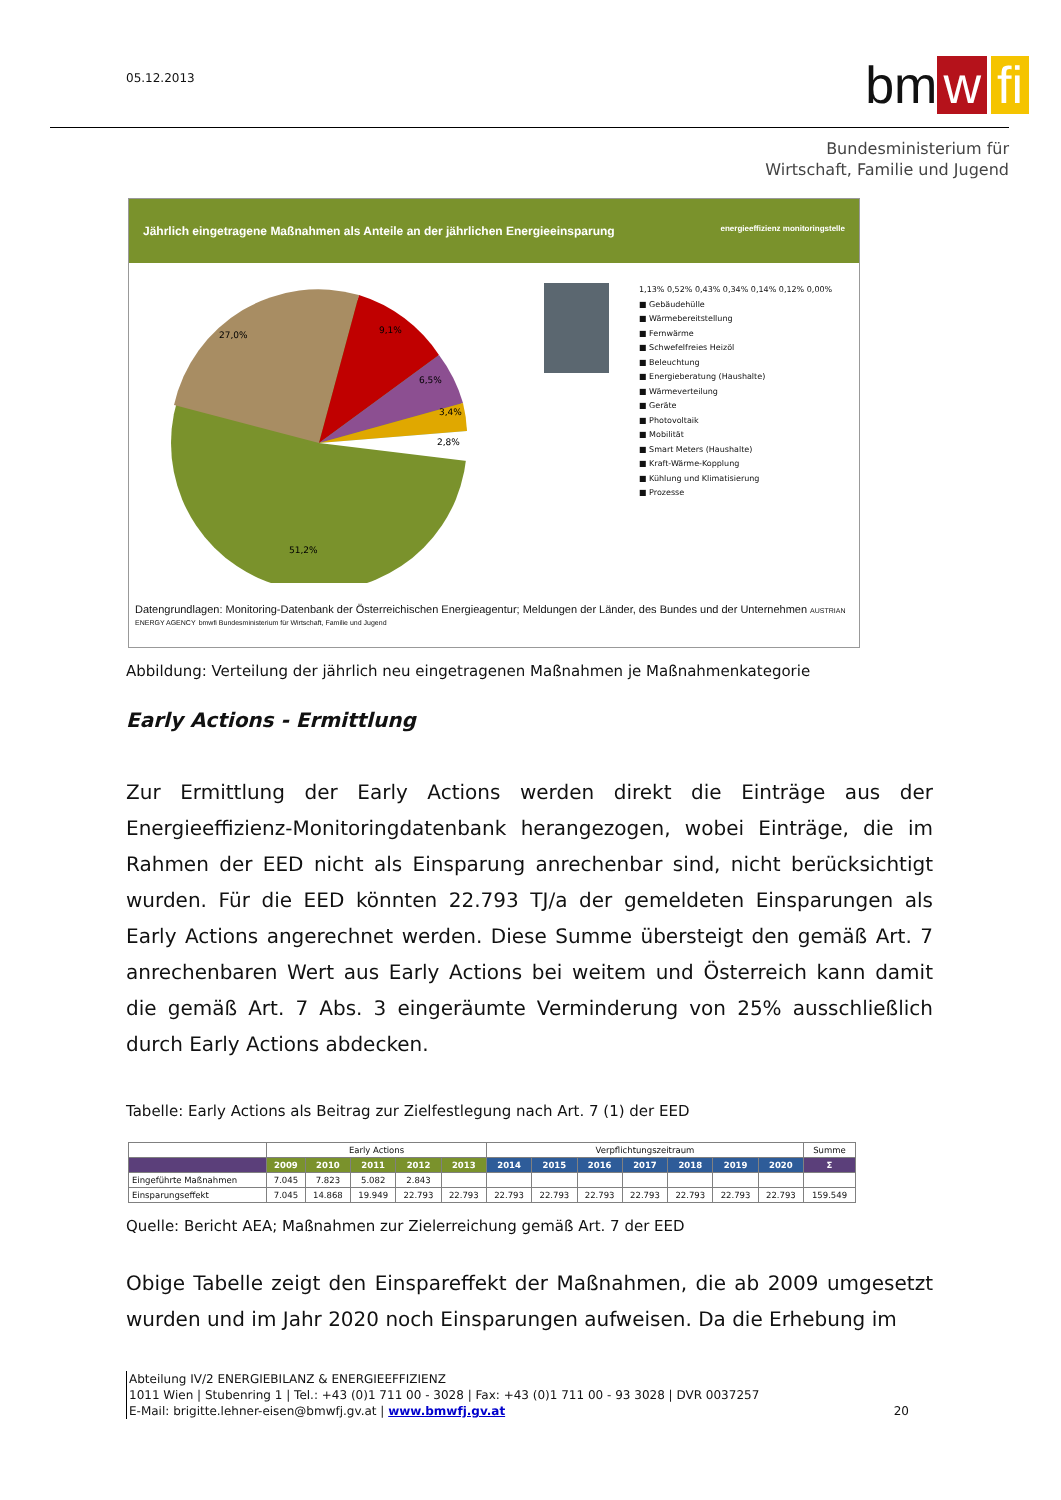05.12.2013
bm w fi
Bundesministerium für
Wirtschaft, Familie und Jugend
Jährlich eingetragene Maßnahmen als Anteile an der jährlichen Energieeinsparung energieeffizienz monitoringstelle
27,0%
9,1%
6,5%
3,4%
2,8%
51,2%
1,13% 0,52% 0,43% 0,34% 0,14% 0,12% 0,00%
■ Gebäudehülle
■ Wärmebereitstellung
■ Fernwärme
■ Schwefelfreies Heizöl
■ Beleuchtung
■ Energieberatung (Haushalte)
■ Wärmeverteilung
■ Geräte
■ Photovoltaik
■ Mobilität
■ Smart Meters (Haushalte)
■ Kraft-Wärme-Kopplung
■ Kühlung und Klimatisierung
■ Prozesse
Datengrundlagen: Monitoring-Datenbank der Österreichischen Energieagentur; Meldungen der Länder, des Bundes und der Unternehmen AUSTRIAN ENERGY AGENCY bmwfi Bundesministerium für Wirtschaft, Familie und Jugend
Abbildung: Verteilung der jährlich neu eingetragenen Maßnahmen je Maßnahmenkategorie
Early Actions - Ermittlung
Zur Ermittlung der Early Actions werden direkt die Einträge aus der Energieeffizienz-Monitoringdatenbank herangezogen, wobei Einträge, die im Rahmen der EED nicht als Einsparung anrechenbar sind, nicht berücksichtigt wurden. Für die EED könnten 22.793 TJ/a der gemeldeten Einsparungen als Early Actions angerechnet werden. Diese Summe übersteigt den gemäß Art. 7 anrechenbaren Wert aus Early Actions bei weitem und Österreich kann damit die gemäß Art. 7 Abs. 3 eingeräumte Verminderung von 25% ausschließlich durch Early Actions abdecken.
Tabelle: Early Actions als Beitrag zur Zielfestlegung nach Art. 7 (1) der EED
| | Early Actions | | | | | Verpflichtungszeitraum | | | | | | | Summe |
| --- | --- | --- | --- | --- | --- | --- | --- | --- | --- | --- | --- | --- | --- |
| | 2009 | 2010 | 2011 | 2012 | 2013 | 2014 | 2015 | 2016 | 2017 | 2018 | 2019 | 2020 | Σ |
| Eingeführte Maßnahmen | 7.045 | 7.823 | 5.082 | 2.843 | | | | | | | | | |
| Einsparungseffekt | 7.045 | 14.868 | 19.949 | 22.793 | 22.793 | 22.793 | 22.793 | 22.793 | 22.793 | 22.793 | 22.793 | 22.793 | 159.549 |
Quelle: Bericht AEA; Maßnahmen zur Zielerreichung gemäß Art. 7 der EED
Obige Tabelle zeigt den Einspareffekt der Maßnahmen, die ab 2009 umgesetzt wurden und im Jahr 2020 noch Einsparungen aufweisen. Da die Erhebung im
Abteilung IV/2 ENERGIEBILANZ & ENERGIEEFFIZIENZ
1011 Wien | Stubenring 1 | Tel.: +43 (0)1 711 00 - 3028 | Fax: +43 (0)1 711 00 - 93 3028 | DVR 0037257
E-Mail: brigitte.lehner-eisen@bmwfj.gv.at | www.bmwfj.gv.at
20